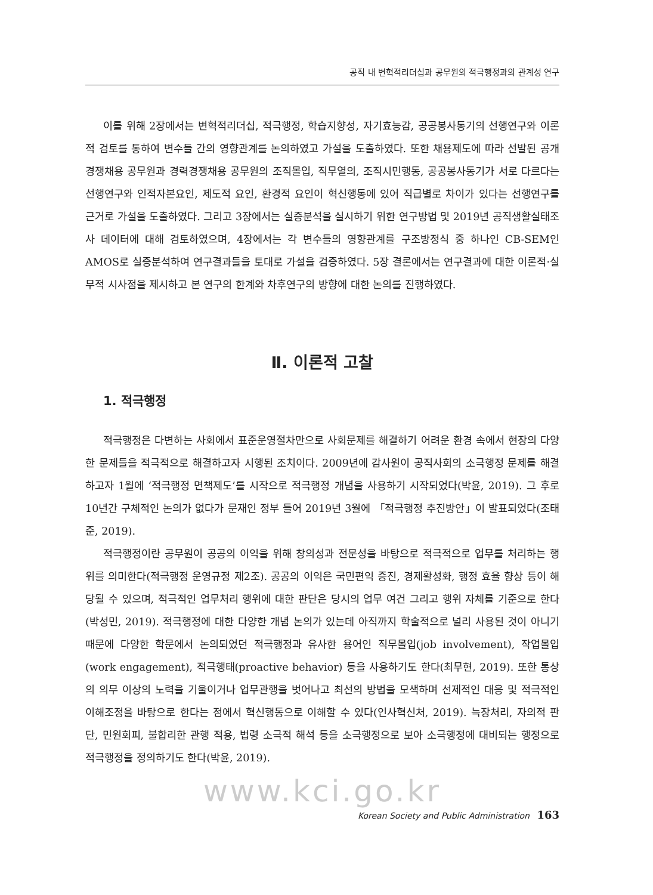공직 내 변혁적리더십과 공무원의 적극행정과의 관계성 연구
이를 위해 2장에서는 변혁적리더십, 적극행정, 학습지향성, 자기효능감, 공공봉사동기의 선행연구와 이론적 검토를 통하여 변수들 간의 영향관계를 논의하였고 가설을 도출하였다. 또한 채용제도에 따라 선발된 공개경쟁채용 공무원과 경력경쟁채용 공무원의 조직몰입, 직무열의, 조직시민행동, 공공봉사동기가 서로 다르다는 선행연구와 인적자본요인, 제도적 요인, 환경적 요인이 혁신행동에 있어 직급별로 차이가 있다는 선행연구를 근거로 가설을 도출하였다. 그리고 3장에서는 실증분석을 실시하기 위한 연구방법 및 2019년 공직생활실태조사 데이터에 대해 검토하였으며, 4장에서는 각 변수들의 영향관계를 구조방정식 중 하나인 CB-SEM인 AMOS로 실증분석하여 연구결과들을 토대로 가설을 검증하였다. 5장 결론에서는 연구결과에 대한 이론적·실무적 시사점을 제시하고 본 연구의 한계와 차후연구의 방향에 대한 논의를 진행하였다.
Ⅱ. 이론적 고찰
1. 적극행정
적극행정은 다변하는 사회에서 표준운영절차만으로 사회문제를 해결하기 어려운 환경 속에서 현장의 다양한 문제들을 적극적으로 해결하고자 시행된 조치이다. 2009년에 감사원이 공직사회의 소극행정 문제를 해결하고자 1월에 ‘적극행정 면책제도’를 시작으로 적극행정 개념을 사용하기 시작되었다(박윤, 2019). 그 후로 10년간 구체적인 논의가 없다가 문재인 정부 들어 2019년 3월에 「적극행정 추진방안」이 발표되었다(조태준, 2019).
적극행정이란 공무원이 공공의 이익을 위해 창의성과 전문성을 바탕으로 적극적으로 업무를 처리하는 행위를 의미한다(적극행정 운영규정 제2조). 공공의 이익은 국민편익 증진, 경제활성화, 행정 효율 향상 등이 해당될 수 있으며, 적극적인 업무처리 행위에 대한 판단은 당시의 업무 여건 그리고 행위 자체를 기준으로 한다(박성민, 2019). 적극행정에 대한 다양한 개념 논의가 있는데 아직까지 학술적으로 널리 사용된 것이 아니기 때문에 다양한 학문에서 논의되었던 적극행정과 유사한 용어인 직무몰입(job involvement), 작업몰입(work engagement), 적극행태(proactive behavior) 등을 사용하기도 한다(최무현, 2019). 또한 통상의 의무 이상의 노력을 기울이거나 업무관행을 벗어나고 최선의 방법을 모색하며 선제적인 대응 및 적극적인 이해조정을 바탕으로 한다는 점에서 혁신행동으로 이해할 수 있다(인사혁신처, 2019). 늑장처리, 자의적 판단, 민원회피, 불합리한 관행 적용, 법령 소극적 해석 등을 소극행정으로 보아 소극행정에 대비되는 행정으로 적극행정을 정의하기도 한다(박윤, 2019).
www.kci.go.kr
Korean Society and Public Administration 163